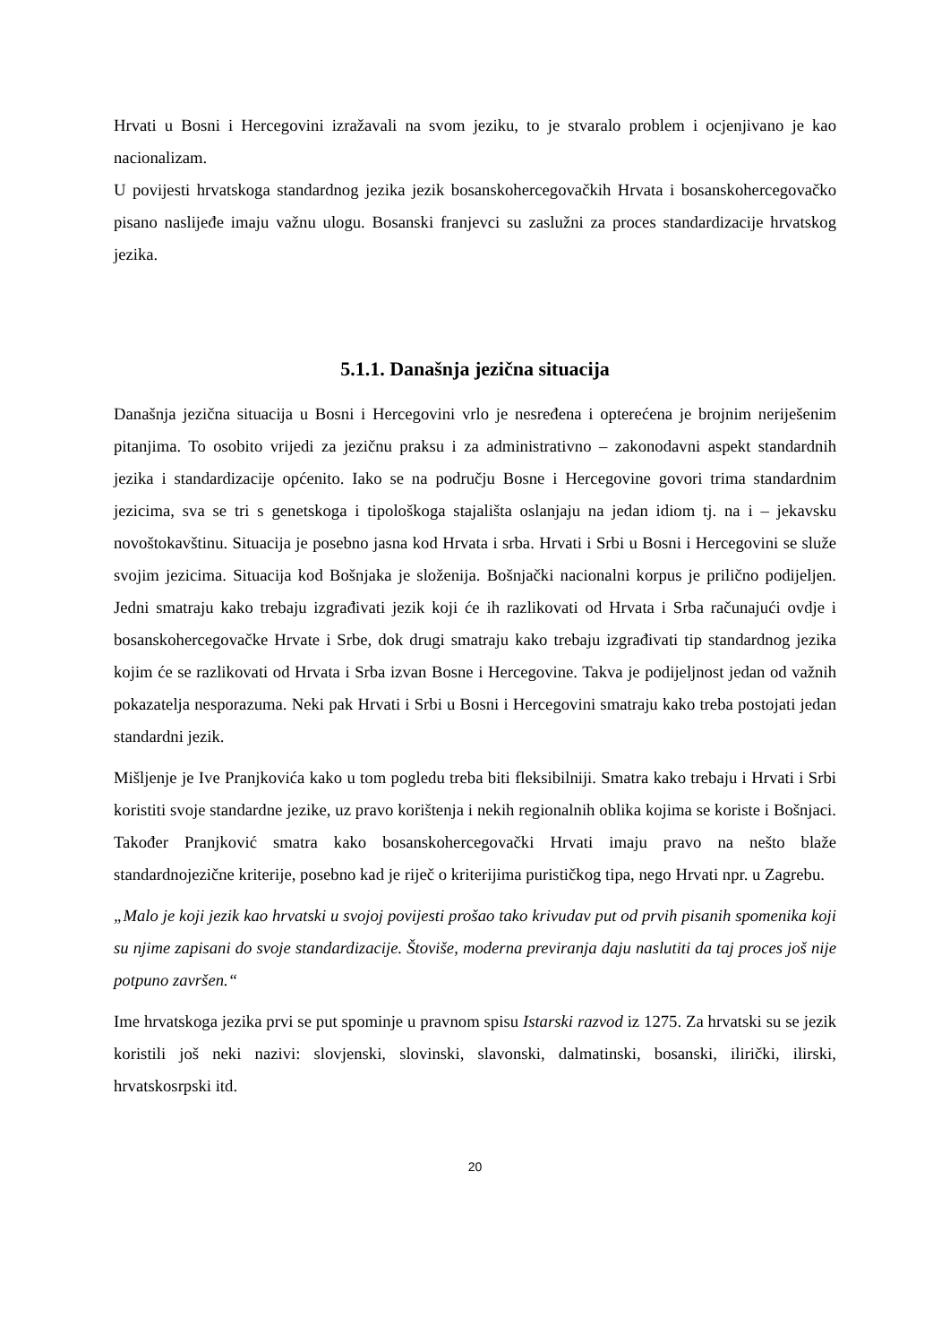Hrvati u Bosni i Hercegovini izražavali na svom jeziku, to je stvaralo problem i ocjenjivano je kao nacionalizam.
U povijesti hrvatskoga standardnog jezika jezik bosanskohercegovačkih Hrvata i bosanskohercegovačko pisano naslijeđe imaju važnu ulogu. Bosanski franjevci su zaslužni za proces standardizacije hrvatskog jezika.
5.1.1. Današnja jezična situacija
Današnja jezična situacija u Bosni i Hercegovini vrlo je nesređena i opterećena je brojnim neriješenim pitanjima. To osobito vrijedi za jezičnu praksu i za administrativno – zakonodavni aspekt standardnih jezika i standardizacije općenito. Iako se na području Bosne i Hercegovine govori trima standardnim jezicima, sva se tri s genetskoga i tipološkoga stajališta oslanjaju na jedan idiom tj. na i – jekavsku novoštokavštinu. Situacija je posebno jasna kod Hrvata i srba. Hrvati i Srbi u Bosni i Hercegovini se služe svojim jezicima. Situacija kod Bošnjaka je složenija. Bošnjački nacionalni korpus je prilično podijeljen. Jedni smatraju kako trebaju izgrađivati jezik koji će ih razlikovati od Hrvata i Srba računajući ovdje i bosanskohercegovačke Hrvate i Srbe, dok drugi smatraju kako trebaju izgrađivati tip standardnog jezika kojim će se razlikovati od Hrvata i Srba izvan Bosne i Hercegovine. Takva je podijeljnost jedan od važnih pokazatelja nesporazuma. Neki pak Hrvati i Srbi u Bosni i Hercegovini smatraju kako treba postojati jedan standardni jezik.
Mišljenje je Ive Pranjkovića kako u tom pogledu treba biti fleksibilniji. Smatra kako trebaju i Hrvati i Srbi koristiti svoje standardne jezike, uz pravo korištenja i nekih regionalnih oblika kojima se koriste i Bošnjaci. Također Pranjković smatra kako bosanskohercegovački Hrvati imaju pravo na nešto blaže standardnojezične kriterije, posebno kad je riječ o kriterijima purističkog tipa, nego Hrvati npr. u Zagrebu.
„Malo je koji jezik kao hrvatski u svojoj povijesti prošao tako krivudav put od prvih pisanih spomenika koji su njime zapisani do svoje standardizacije. Štoviše, moderna previranja daju naslutiti da taj proces još nije potpuno završen.“
Ime hrvatskoga jezika prvi se put spominje u pravnom spisu Istarski razvod iz 1275. Za hrvatski su se jezik koristili još neki nazivi: slovjenski, slovinski, slavonski, dalmatinski, bosanski, ilirički, ilirski, hrvatskosrpski itd.
20